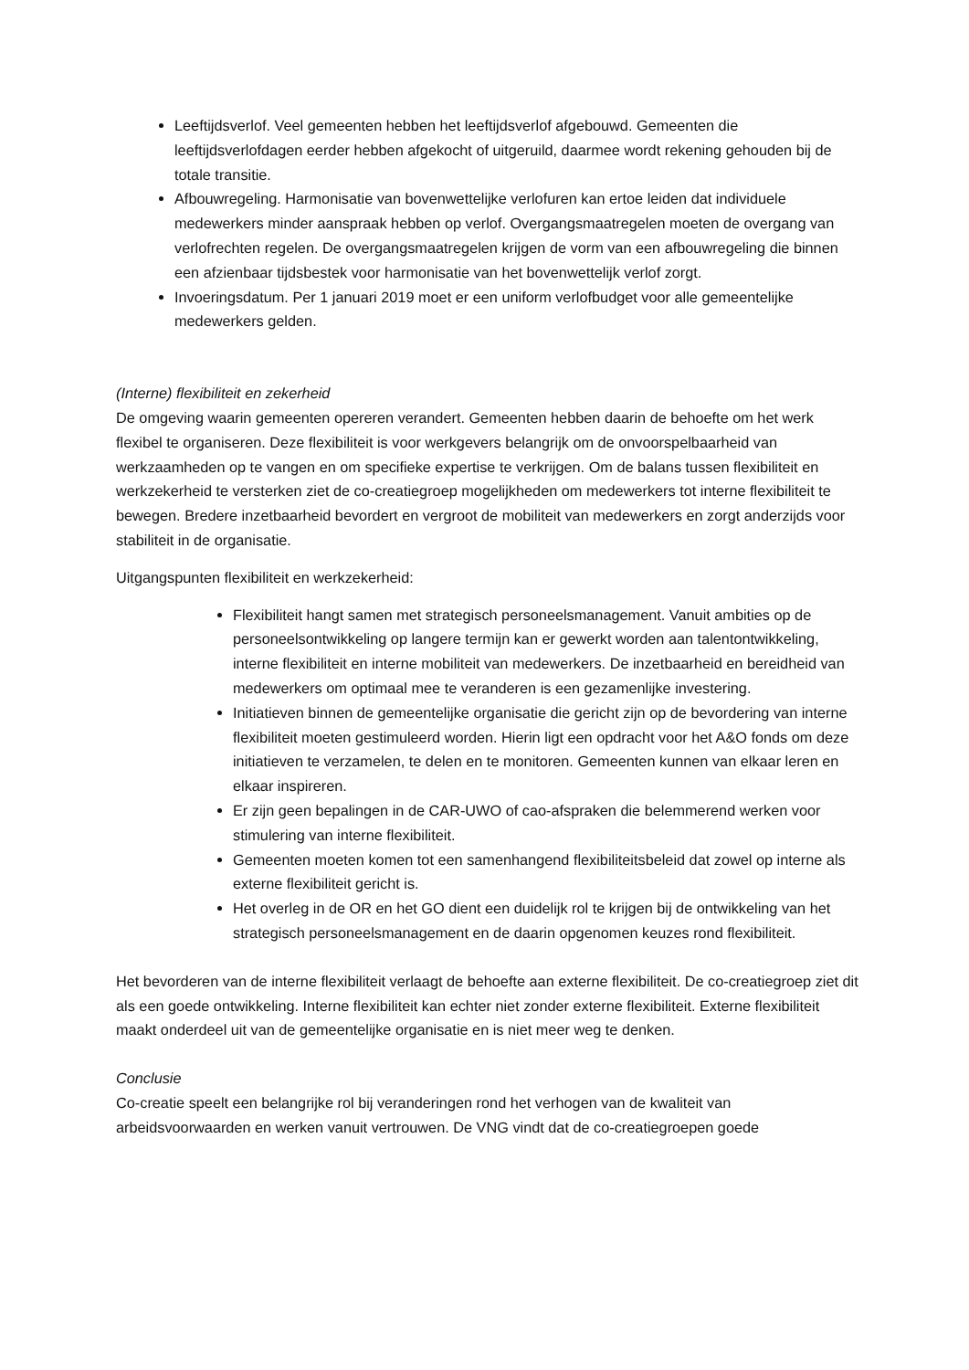Leeftijdsverlof. Veel gemeenten hebben het leeftijdsverlof afgebouwd. Gemeenten die leeftijdsverlofdagen eerder hebben afgekocht of uitgeruild, daarmee wordt rekening gehouden bij de totale transitie.
Afbouwregeling. Harmonisatie van bovenwettelijke verlofuren kan ertoe leiden dat individuele medewerkers minder aanspraak hebben op verlof. Overgangsmaatregelen moeten de overgang van verlofrechten regelen. De overgangsmaatregelen krijgen de vorm van een afbouwregeling die binnen een afzienbaar tijdsbestek voor harmonisatie van het bovenwettelijk verlof zorgt.
Invoeringsdatum. Per 1 januari 2019 moet er een uniform verlofbudget voor alle gemeentelijke medewerkers gelden.
(Interne) flexibiliteit en zekerheid
De omgeving waarin gemeenten opereren verandert. Gemeenten hebben daarin de behoefte om het werk flexibel te organiseren. Deze flexibiliteit is voor werkgevers belangrijk om de onvoorspelbaarheid van werkzaamheden op te vangen en om specifieke expertise te verkrijgen. Om de balans tussen flexibiliteit en werkzekerheid te versterken ziet de co-creatiegroep mogelijkheden om medewerkers tot interne flexibiliteit te bewegen. Bredere inzetbaarheid bevordert en vergroot de mobiliteit van medewerkers en zorgt anderzijds voor stabiliteit in de organisatie.
Uitgangspunten flexibiliteit en werkzekerheid:
Flexibiliteit hangt samen met strategisch personeelsmanagement. Vanuit ambities op de personeelsontwikkeling op langere termijn kan er gewerkt worden aan talentontwikkeling, interne flexibiliteit en interne mobiliteit van medewerkers. De inzetbaarheid en bereidheid van medewerkers om optimaal mee te veranderen is een gezamenlijke investering.
Initiatieven binnen de gemeentelijke organisatie die gericht zijn op de bevordering van interne flexibiliteit moeten gestimuleerd worden. Hierin ligt een opdracht voor het A&O fonds om deze initiatieven te verzamelen, te delen en te monitoren. Gemeenten kunnen van elkaar leren en elkaar inspireren.
Er zijn geen bepalingen in de CAR-UWO of cao-afspraken die belemmerend werken voor stimulering van interne flexibiliteit.
Gemeenten moeten komen tot een samenhangend flexibiliteitsbeleid dat zowel op interne als externe flexibiliteit gericht is.
Het overleg in de OR en het GO dient een duidelijk rol te krijgen bij de ontwikkeling van het strategisch personeelsmanagement en de daarin opgenomen keuzes rond flexibiliteit.
Het bevorderen van de interne flexibiliteit verlaagt de behoefte aan externe flexibiliteit. De co-creatiegroep ziet dit als een goede ontwikkeling. Interne flexibiliteit kan echter niet zonder externe flexibiliteit. Externe flexibiliteit maakt onderdeel uit van de gemeentelijke organisatie en is niet meer weg te denken.
Conclusie
Co-creatie speelt een belangrijke rol bij veranderingen rond het verhogen van de kwaliteit van arbeidsvoorwaarden en werken vanuit vertrouwen. De VNG vindt dat de co-creatiegroepen goede